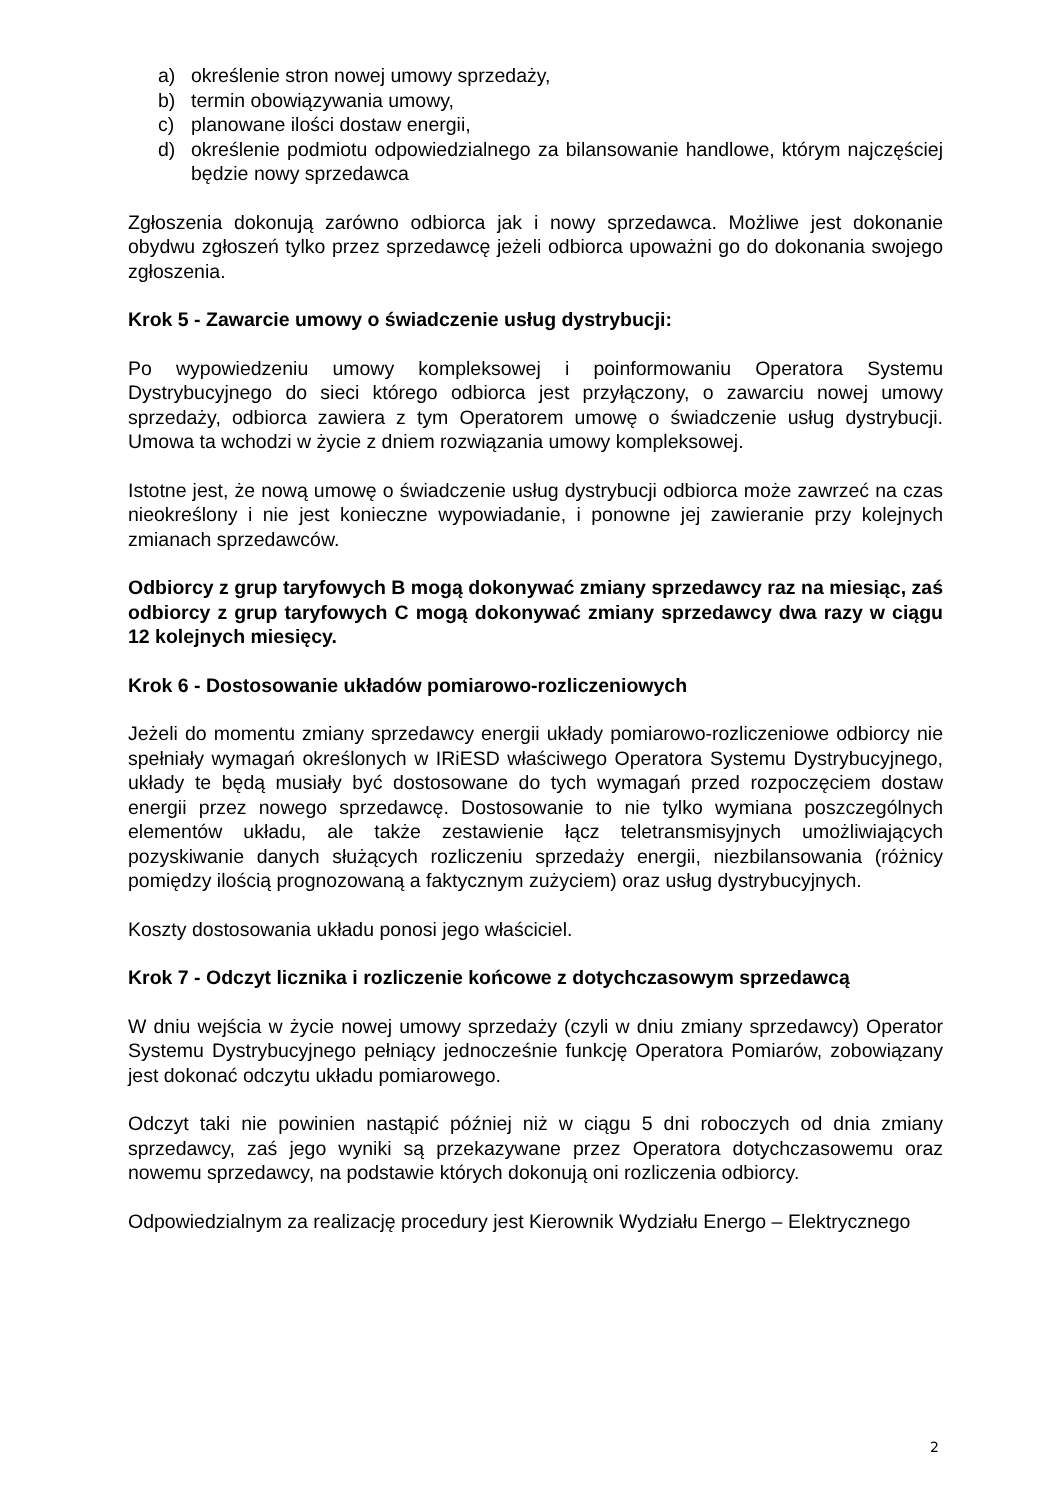a) określenie stron nowej umowy sprzedaży,
b) termin obowiązywania umowy,
c) planowane ilości dostaw energii,
d) określenie podmiotu odpowiedzialnego za bilansowanie handlowe, którym najczęściej będzie nowy sprzedawca
Zgłoszenia dokonują zarówno odbiorca jak i nowy sprzedawca. Możliwe jest dokonanie obydwu zgłoszeń tylko przez sprzedawcę jeżeli odbiorca upoważni go do dokonania swojego zgłoszenia.
Krok 5 - Zawarcie umowy o świadczenie usług dystrybucji:
Po wypowiedzeniu umowy kompleksowej i poinformowaniu Operatora Systemu Dystrybucyjnego do sieci którego odbiorca jest przyłączony, o zawarciu nowej umowy sprzedaży, odbiorca zawiera z tym Operatorem umowę o świadczenie usług dystrybucji. Umowa ta wchodzi w życie z dniem rozwiązania umowy kompleksowej.
Istotne jest, że nową umowę o świadczenie usług dystrybucji odbiorca może zawrzeć na czas nieokreślony i nie jest konieczne wypowiadanie, i ponowne jej zawieranie przy kolejnych zmianach sprzedawców.
Odbiorcy z grup taryfowych B mogą dokonywać zmiany sprzedawcy raz na miesiąc, zaś odbiorcy z grup taryfowych C mogą dokonywać zmiany sprzedawcy dwa razy w ciągu 12 kolejnych miesięcy.
Krok 6 - Dostosowanie układów pomiarowo-rozliczeniowych
Jeżeli do momentu zmiany sprzedawcy energii układy pomiarowo-rozliczeniowe odbiorcy nie spełniały wymagań określonych w IRiESD właściwego Operatora Systemu Dystrybucyjnego, układy te będą musiały być dostosowane do tych wymagań przed rozpoczęciem dostaw energii przez nowego sprzedawcę. Dostosowanie to nie tylko wymiana poszczególnych elementów układu, ale także zestawienie łącz teletransmisyjnych umożliwiających pozyskiwanie danych służących rozliczeniu sprzedaży energii, niezbilansowania (różnicy pomiędzy ilością prognozowaną a faktycznym zużyciem) oraz usług dystrybucyjnych.
Koszty dostosowania układu ponosi jego właściciel.
Krok 7 - Odczyt licznika i rozliczenie końcowe z dotychczasowym sprzedawcą
W dniu wejścia w życie nowej umowy sprzedaży (czyli w dniu zmiany sprzedawcy) Operator Systemu Dystrybucyjnego pełniący jednocześnie funkcję Operatora Pomiarów, zobowiązany jest dokonać odczytu układu pomiarowego.
Odczyt taki nie powinien nastąpić później niż w ciągu 5 dni roboczych od dnia zmiany sprzedawcy, zaś jego wyniki są przekazywane przez Operatora dotychczasowemu oraz nowemu sprzedawcy, na podstawie których dokonują oni rozliczenia odbiorcy.
Odpowiedzialnym za realizację procedury jest Kierownik Wydziału Energo – Elektrycznego
2